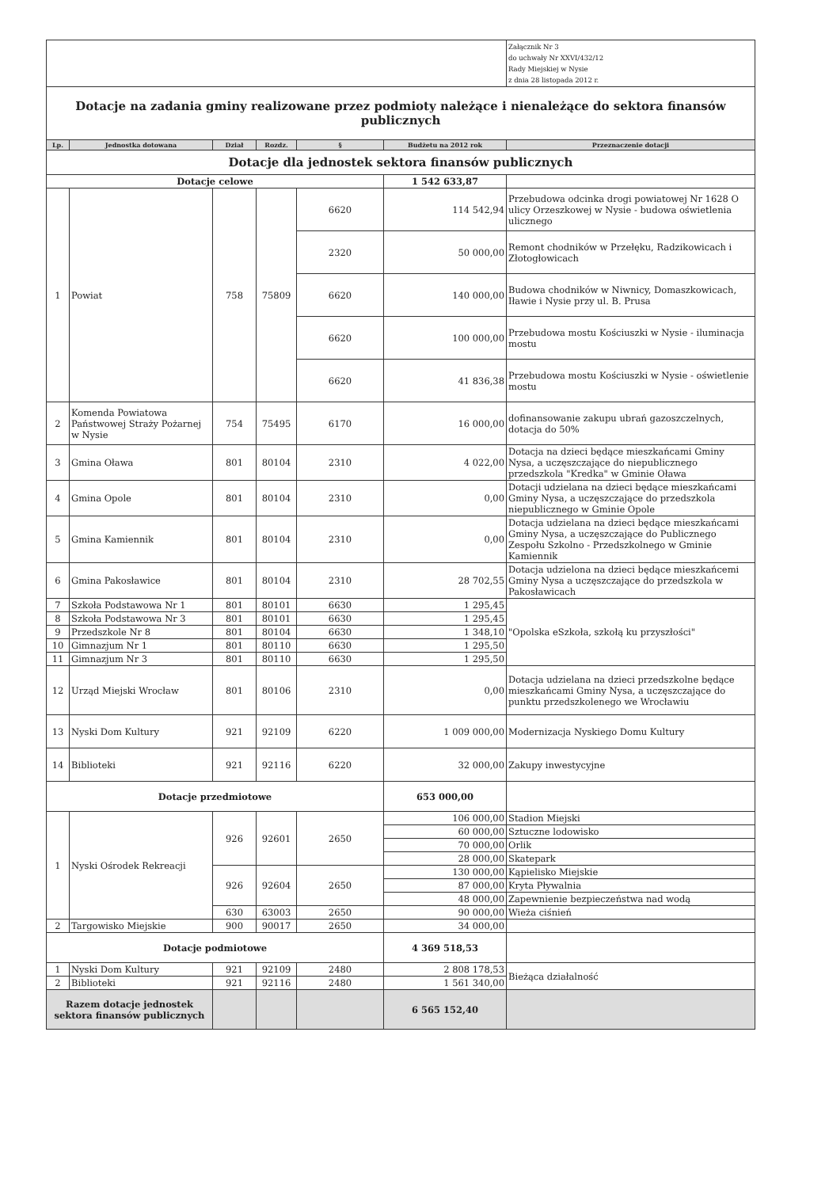| | | | | | | Załącznik Nr 3 do uchwały Nr XXVI/432/12 Rady Miejskiej w Nysie z dnia 28 listopada 2012 r. |
| Dotacje na zadania gminy realizowane przez podmioty należące i nienależące do sektora finansów publicznych | | | | | | |
| Lp. | Jednostka dotowana | Dział | Rozdz. | § | Budżetu na 2012 rok | Przeznaczenie dotacji |
| Dotacje dla jednostek sektora finansów publicznych | | | | | | |
| Dotacje celowe | | | | | 1 542 633,87 | |
| 1 | Powiat | 758 | 75809 | 6620 | 114 542,94 | Przebudowa odcinka drogi powiatowej Nr 1628 O ulicy Orzeszkowej w Nysie - budowa oświetlenia ulicznego |
| | | | | 2320 | 50 000,00 | Remont chodników w Przełęku, Radzikowicach i Złotogłowicach |
| | | | | 6620 | 140 000,00 | Budowa chodników w Niwnicy, Domaszkowicach, Iławie i Nysie przy ul. B. Prusa |
| | | | | 6620 | 100 000,00 | Przebudowa mostu Kościuszki w Nysie - iluminacja mostu |
| | | | | 6620 | 41 836,38 | Przebudowa mostu Kościuszki w Nysie - oświetlenie mostu |
| 2 | Komenda Powiatowa Państwowej Straży Pożarnej w Nysie | 754 | 75495 | 6170 | 16 000,00 | dofinansowanie zakupu ubrań gazoszczelnych, dotacja do 50% |
| 3 | Gmina Oława | 801 | 80104 | 2310 | 4 022,00 | Dotacja na dzieci będące mieszkańcami Gminy Nysa, a uczęszczające do niepublicznego przedszkola "Kredka" w Gminie Oława |
| 4 | Gmina Opole | 801 | 80104 | 2310 | 0,00 | Dotacji udzielana na dzieci będące mieszkańcami Gminy Nysa, a uczęszczające do przedszkola niepublicznego w Gminie Opole |
| 5 | Gmina Kamiennik | 801 | 80104 | 2310 | 0,00 | Dotacja udzielana na dzieci będące mieszkańcami Gminy Nysa, a uczęszczające do Publicznego Zespołu Szkolno - Przedszkolnego w Gminie Kamiennik |
| 6 | Gmina Pakosławice | 801 | 80104 | 2310 | 28 702,55 | Dotacja udzielona na dzieci będące mieszkańcemi Gminy Nysa a uczęszczające do przedszkola w Pakosławicach |
| 7 | Szkoła Podstawowa Nr 1 | 801 | 80101 | 6630 | 1 295,45 | "Opolska eSzkoła, szkołą ku przyszłości" |
| 8 | Szkoła Podstawowa Nr 3 | 801 | 80101 | 6630 | 1 295,45 | |
| 9 | Przedszkole Nr 8 | 801 | 80104 | 6630 | 1 348,10 | |
| 10 | Gimnazjum Nr 1 | 801 | 80110 | 6630 | 1 295,50 | |
| 11 | Gimnazjum Nr 3 | 801 | 80110 | 6630 | 1 295,50 | |
| 12 | Urząd Miejski Wrocław | 801 | 80106 | 2310 | 0,00 | Dotacja udzielana na dzieci przedszkolne będące mieszkańcami Gminy Nysa, a uczęszczające do punktu przedszkolenego we Wrocławiu |
| 13 | Nyski Dom Kultury | 921 | 92109 | 6220 | 1 009 000,00 | Modernizacja Nyskiego Domu Kultury |
| 14 | Biblioteki | 921 | 92116 | 6220 | 32 000,00 | Zakupy inwestycyjne |
| Dotacje przedmiotowe | | | | | 653 000,00 | |
| 1 | Nyski Ośrodek Rekreacji | 926 | 92601 | 2650 | 106 000,00 | Stadion Miejski |
| | | | | | 60 000,00 | Sztuczne lodowisko |
| | | | | | 70 000,00 | Orlik |
| | | | | | 28 000,00 | Skatepark |
| | | 926 | 92604 | 2650 | 130 000,00 | Kąpielisko Miejskie |
| | | | | | 87 000,00 | Kryta Pływalnia |
| | | | | | 48 000,00 | Zapewnienie bezpieczeństwa nad wodą |
| | | 630 | 63003 | 2650 | 90 000,00 | Wieża ciśnień |
| 2 | Targowisko Miejskie | 900 | 90017 | 2650 | 34 000,00 | |
| Dotacje podmiotowe | | | | | 4 369 518,53 | |
| 1 | Nyski Dom Kultury | 921 | 92109 | 2480 | 2 808 178,53 | Bieżąca działalność |
| 2 | Biblioteki | 921 | 92116 | 2480 | 1 561 340,00 | |
| Razem dotacje jednostek sektora finansów publicznych | | | | | 6 565 152,40 | |